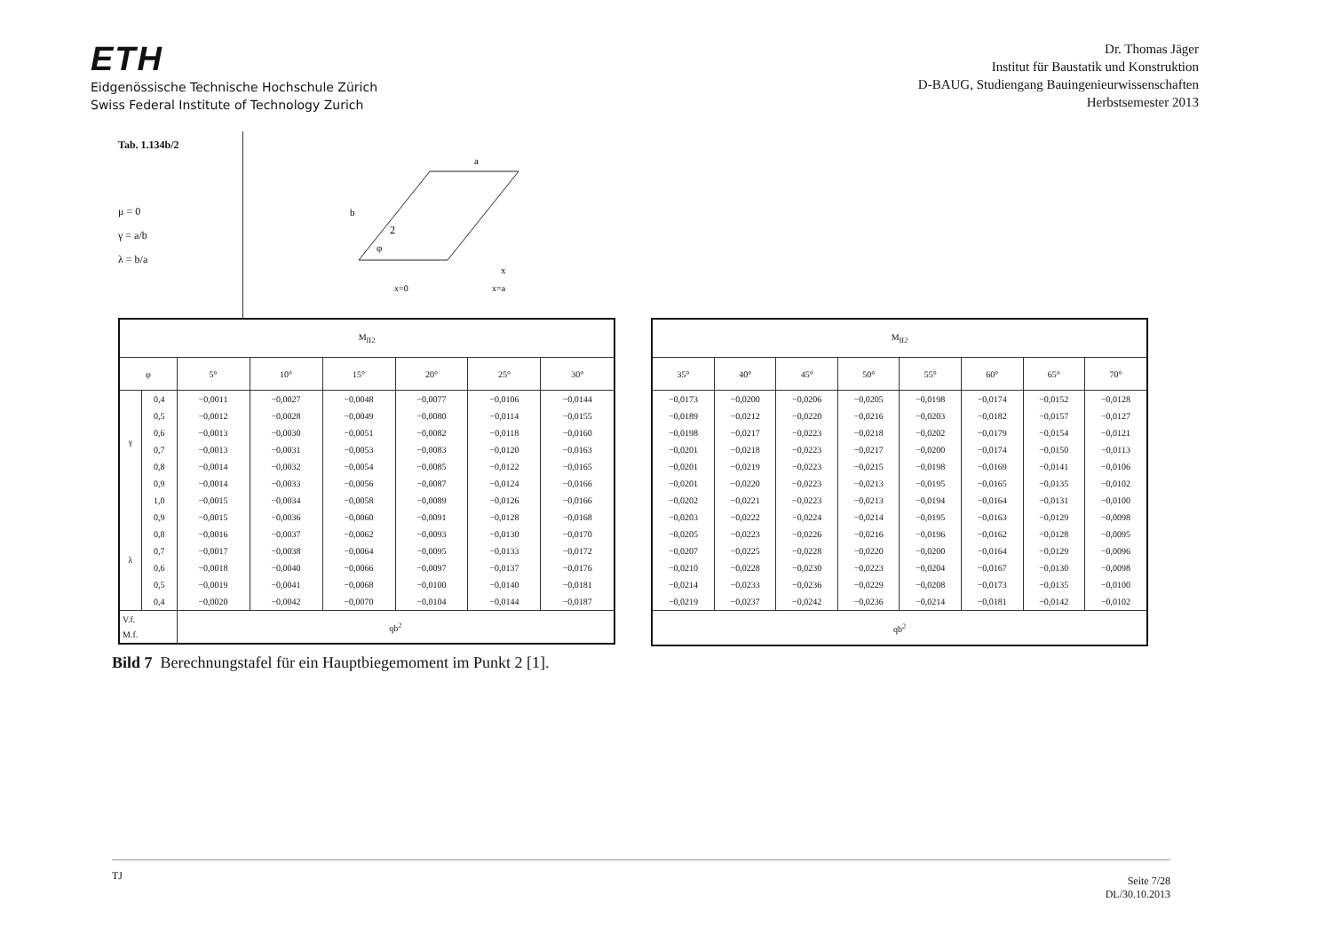ETH
Eidgenössische Technische Hochschule Zürich
Swiss Federal Institute of Technology Zurich
Dr. Thomas Jäger
Institut für Baustatik und Konstruktion
D-BAUG, Studiengang Bauingenieurwissenschaften
Herbstsemester 2013
Tab. 1.134b/2
μ = 0
γ = a/b
λ = b/a
2
a
b
φ
x
x=0
x=a
| M<sub>II2</sub> | | | | | | | |
| --- | --- | --- | --- | --- | --- | --- | --- |
| φ | | 5° | 10° | 15° | 20° | 25° | 30° |
| γ | 0,4 | −0,0011 | −0,0027 | −0,0048 | −0,0077 | −0,0106 | −0,0144 |
| | 0,5 | −0,0012 | −0,0028 | −0,0049 | −0,0080 | −0,0114 | −0,0155 |
| | 0,6 | −0,0013 | −0,0030 | −0,0051 | −0,0082 | −0,0118 | −0,0160 |
| | 0,7 | −0,0013 | −0,0031 | −0,0053 | −0,0083 | −0,0120 | −0,0163 |
| | 0,8 | −0,0014 | −0,0032 | −0,0054 | −0,0085 | −0,0122 | −0,0165 |
| | 0,9 | −0,0014 | −0,0033 | −0,0056 | −0,0087 | −0,0124 | −0,0166 |
| | 1,0 | −0,0015 | −0,0034 | −0,0058 | −0,0089 | −0,0126 | −0,0166 |
| λ | 0,9 | −0,0015 | −0,0036 | −0,0060 | −0,0091 | −0,0128 | −0,0168 |
| | 0,8 | −0,0016 | −0,0037 | −0,0062 | −0,0093 | −0,0130 | −0,0170 |
| | 0,7 | −0,0017 | −0,0038 | −0,0064 | −0,0095 | −0,0133 | −0,0172 |
| | 0,6 | −0,0018 | −0,0040 | −0,0066 | −0,0097 | −0,0137 | −0,0176 |
| | 0,5 | −0,0019 | −0,0041 | −0,0068 | −0,0100 | −0,0140 | −0,0181 |
| | 0,4 | −0,0020 | −0,0042 | −0,0070 | −0,0104 | −0,0144 | −0,0187 |
| V.f. M.f. | | qb<sup>2</sup> | | | | | |
| M<sub>II2</sub> | | | | | | | |
| --- | --- | --- | --- | --- | --- | --- | --- |
| 35° | 40° | 45° | 50° | 55° | 60° | 65° | 70° |
| −0,0173 | −0,0200 | −0,0206 | −0,0205 | −0,0198 | −0,0174 | −0,0152 | −0,0128 |
| −0,0189 | −0,0212 | −0,0220 | −0,0216 | −0,0203 | −0,0182 | −0,0157 | −0,0127 |
| −0,0198 | −0,0217 | −0,0223 | −0,0218 | −0,0202 | −0,0179 | −0,0154 | −0,0121 |
| −0,0201 | −0,0218 | −0,0223 | −0,0217 | −0,0200 | −0,0174 | −0,0150 | −0,0113 |
| −0,0201 | −0,0219 | −0,0223 | −0,0215 | −0,0198 | −0,0169 | −0,0141 | −0,0106 |
| −0,0201 | −0,0220 | −0,0223 | −0,0213 | −0,0195 | −0,0165 | −0,0135 | −0,0102 |
| −0,0202 | −0,0221 | −0,0223 | −0,0213 | −0,0194 | −0,0164 | −0,0131 | −0,0100 |
| −0,0203 | −0,0222 | −0,0224 | −0,0214 | −0,0195 | −0,0163 | −0,0129 | −0,0098 |
| −0,0205 | −0,0223 | −0,0226 | −0,0216 | −0,0196 | −0,0162 | −0,0128 | −0,0095 |
| −0,0207 | −0,0225 | −0,0228 | −0,0220 | −0,0200 | −0,0164 | −0,0129 | −0,0096 |
| −0,0210 | −0,0228 | −0,0230 | −0,0223 | −0,0204 | −0,0167 | −0,0130 | −0,0098 |
| −0,0214 | −0,0233 | −0,0236 | −0,0229 | −0,0208 | −0,0173 | −0,0135 | −0,0100 |
| −0,0219 | −0,0237 | −0,0242 | −0,0236 | −0,0214 | −0,0181 | −0,0142 | −0,0102 |
| qb<sup>2</sup> | | | | | | | |
Bild 7 Berechnungstafel für ein Hauptbiegemoment im Punkt 2 [1].
TJ Seite 7/28
DL/30.10.2013